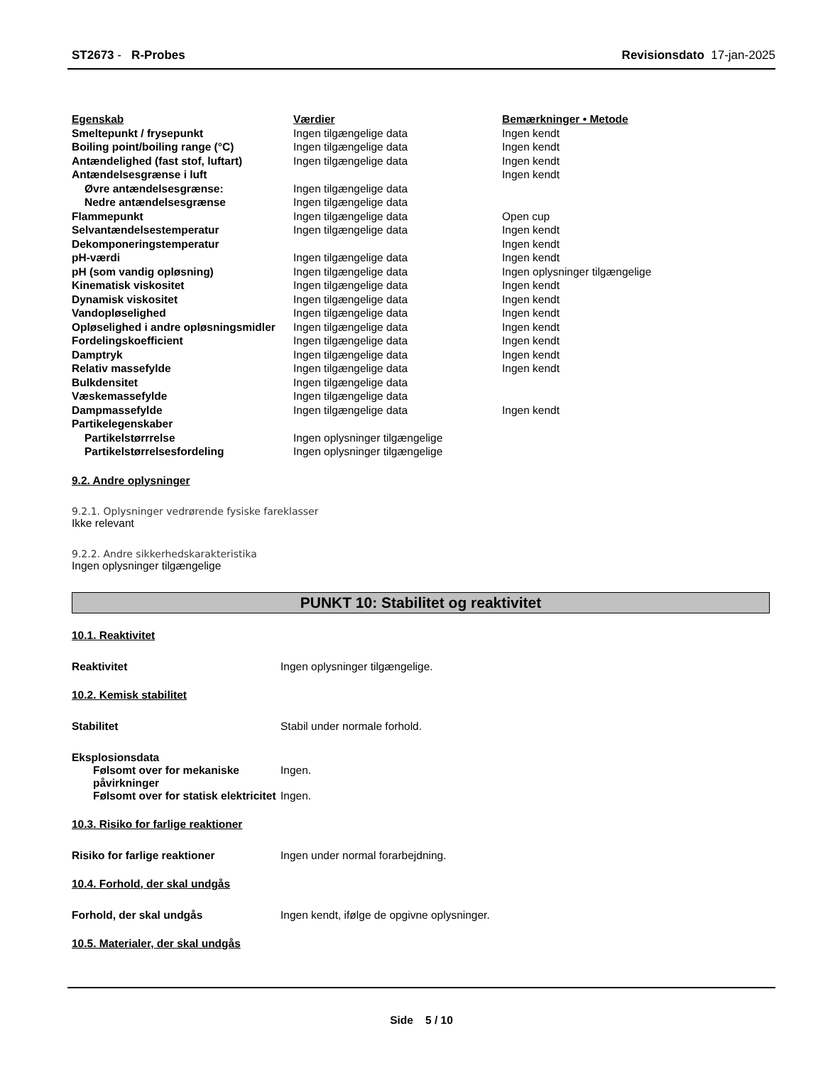ST2673 - R-Probes Revisionsdato 17-jan-2025
| Egenskab | Værdier | Bemærkninger • Metode |
| --- | --- | --- |
| Smeltepunkt / frysepunkt | Ingen tilgængelige data | Ingen kendt |
| Boiling point/boiling range (°C) | Ingen tilgængelige data | Ingen kendt |
| Antændelighed (fast stof, luftart) | Ingen tilgængelige data | Ingen kendt |
| Antændelsesgrænse i luft | | Ingen kendt |
| Øvre antændelsesgrænse: | Ingen tilgængelige data | |
| Nedre antændelsesgrænse | Ingen tilgængelige data | |
| Flammepunkt | Ingen tilgængelige data | Open cup |
| Selvantændelsestemperatur | Ingen tilgængelige data | Ingen kendt |
| Dekomponeringstemperatur | | Ingen kendt |
| pH-værdi | Ingen tilgængelige data | Ingen kendt |
| pH (som vandig opløsning) | Ingen tilgængelige data | Ingen oplysninger tilgængelige |
| Kinematisk viskositet | Ingen tilgængelige data | Ingen kendt |
| Dynamisk viskositet | Ingen tilgængelige data | Ingen kendt |
| Vandopløselighed | Ingen tilgængelige data | Ingen kendt |
| Opløselighed i andre opløsningsmidler | Ingen tilgængelige data | Ingen kendt |
| Fordelingskoefficient | Ingen tilgængelige data | Ingen kendt |
| Damptryk | Ingen tilgængelige data | Ingen kendt |
| Relativ massefylde | Ingen tilgængelige data | Ingen kendt |
| Bulkdensitet | Ingen tilgængelige data | |
| Væskemassefylde | Ingen tilgængelige data | |
| Dampmassefylde | Ingen tilgængelige data | Ingen kendt |
| Partikelegenskaber | | |
| Partikelstørrrelse | Ingen oplysninger tilgængelige | |
| Partikelstørrelsesfordeling | Ingen oplysninger tilgængelige | |
9.2. Andre oplysninger
9.2.1. Oplysninger vedrørende fysiske fareklasser
Ikke relevant
9.2.2. Andre sikkerhedskarakteristika
Ingen oplysninger tilgængelige
PUNKT 10: Stabilitet og reaktivitet
10.1. Reaktivitet
Reaktivitet Ingen oplysninger tilgængelige.
10.2. Kemisk stabilitet
Stabilitet Stabil under normale forhold.
Eksplosionsdata
Følsomt over for mekaniske påvirkninger Ingen.
Følsomt over for statisk elektricitet Ingen.
10.3. Risiko for farlige reaktioner
Risiko for farlige reaktioner Ingen under normal forarbejdning.
10.4. Forhold, der skal undgås
Forhold, der skal undgås Ingen kendt, ifølge de opgivne oplysninger.
10.5. Materialer, der skal undgås
Side 5 / 10